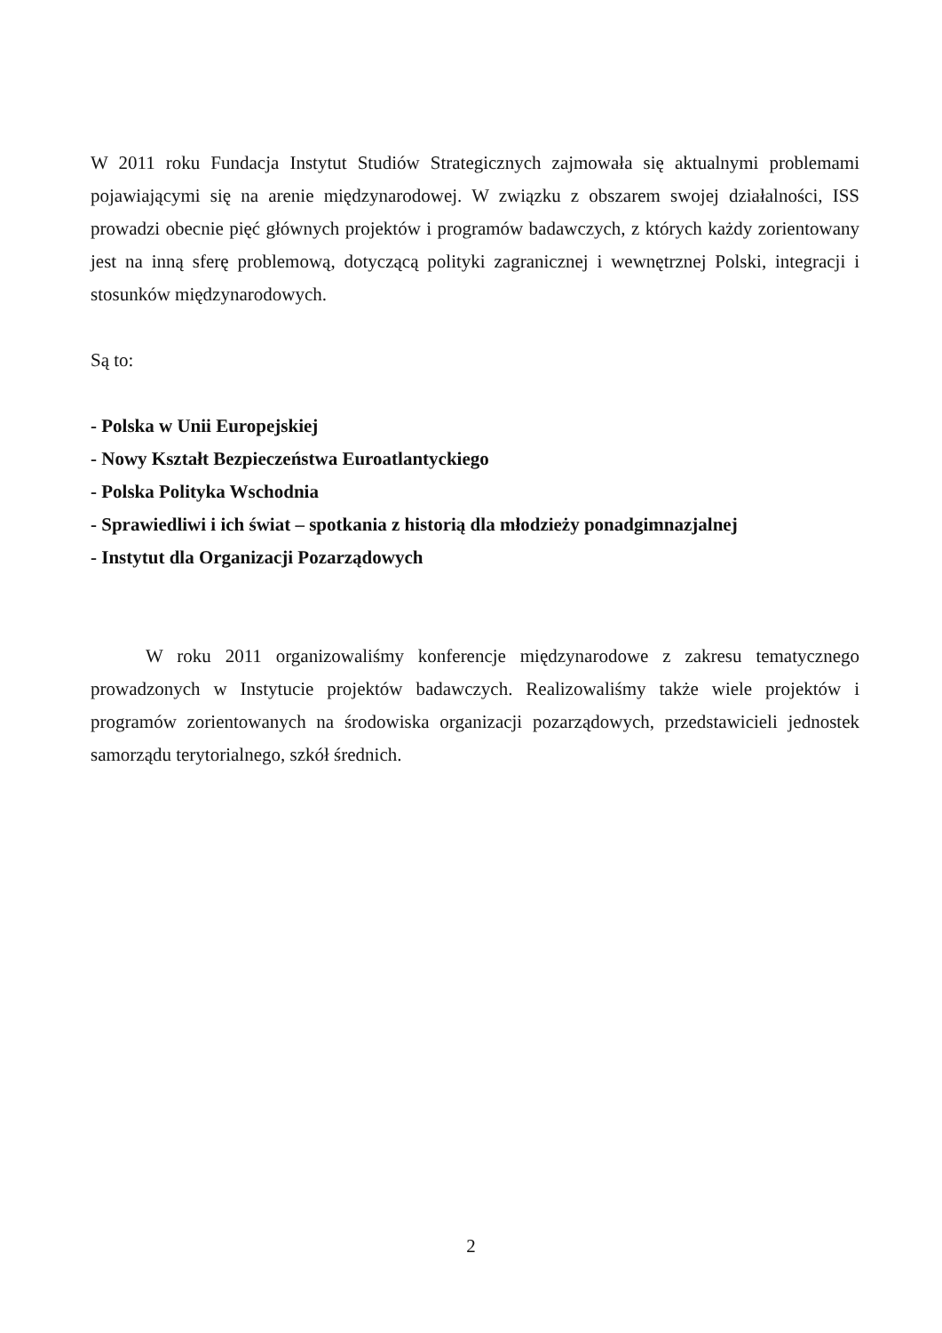W 2011 roku Fundacja Instytut Studiów Strategicznych zajmowała się aktualnymi problemami pojawiającymi się na arenie międzynarodowej. W związku z obszarem swojej działalności, ISS prowadzi obecnie pięć głównych projektów i programów badawczych, z których każdy zorientowany jest na inną sferę problemową, dotyczącą polityki zagranicznej i wewnętrznej Polski, integracji i stosunków międzynarodowych.
Są to:
- Polska w Unii Europejskiej
- Nowy Kształt Bezpieczeństwa Euroatlantyckiego
- Polska Polityka Wschodnia
- Sprawiedliwi i ich świat – spotkania z historią dla młodzieży ponadgimnazjalnej
- Instytut dla Organizacji Pozarządowych
W roku 2011 organizowaliśmy konferencje międzynarodowe z zakresu tematycznego prowadzonych w Instytucie projektów badawczych. Realizowaliśmy także wiele projektów i programów zorientowanych na środowiska organizacji pozarządowych, przedstawicieli jednostek samorządu terytorialnego, szkół średnich.
2